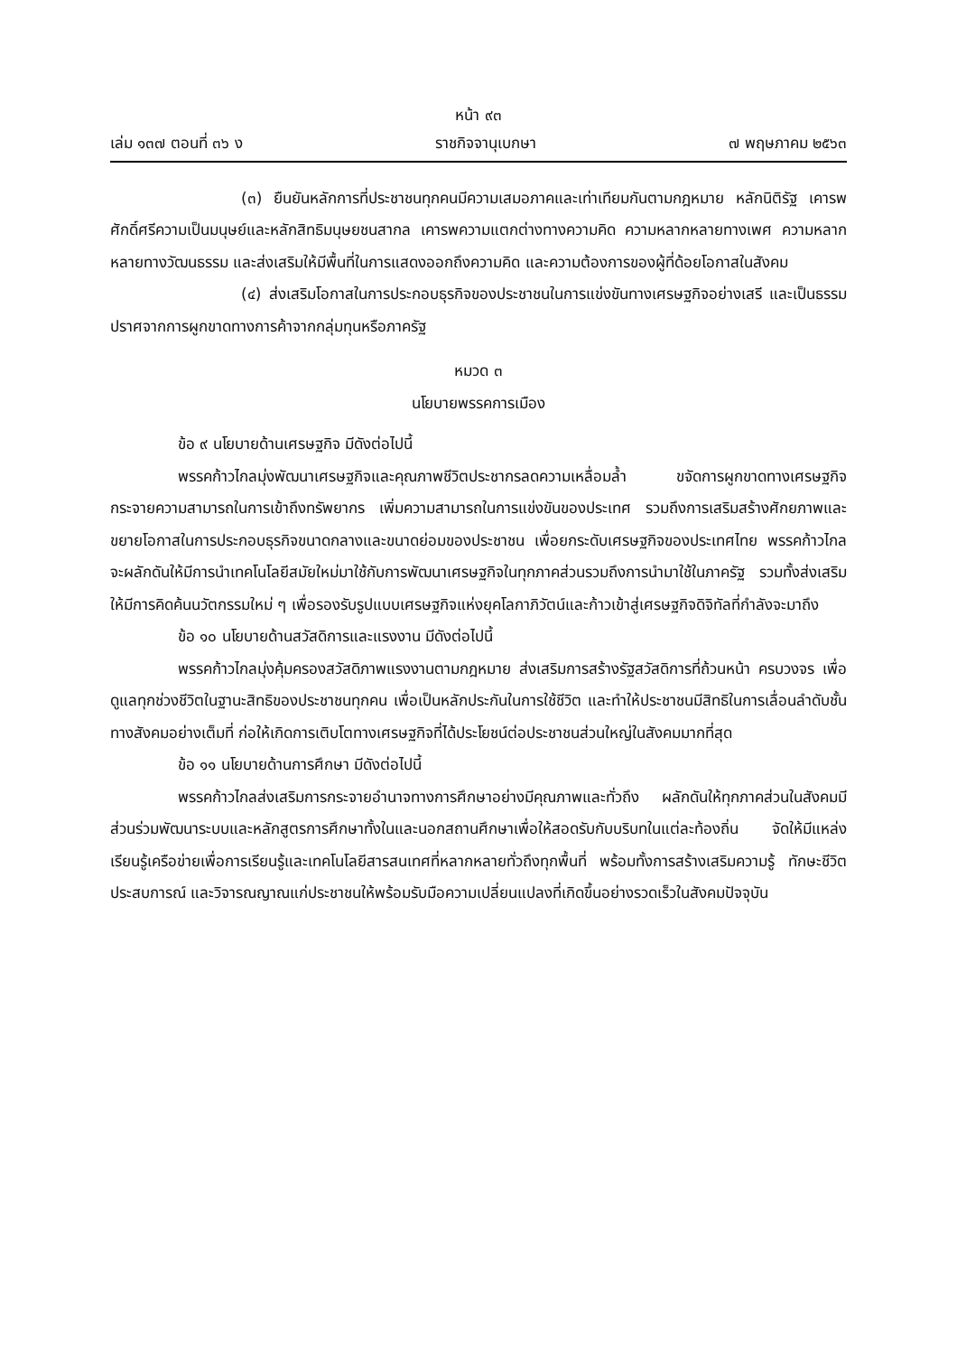หน้า ๙๓
เล่ม ๑๓๗ ตอนที่ ๓๖ ง ราชกิจจานุเบกษา ๗ พฤษภาคม ๒๕๖๓
(๓) ยืนยันหลักการที่ประชาชนทุกคนมีความเสมอภาคและเท่าเทียมกันตามกฎหมาย หลักนิติรัฐ เคารพศักดิ์ศรีความเป็นมนุษย์และหลักสิทธิมนุษยชนสากล เคารพความแตกต่างทางความคิด ความหลากหลายทางเพศ ความหลากหลายทางวัฒนธรรม และส่งเสริมให้มีพื้นที่ในการแสดงออกถึงความคิด และความต้องการของผู้ที่ด้อยโอกาสในสังคม
(๔) ส่งเสริมโอกาสในการประกอบธุรกิจของประชาชนในการแข่งขันทางเศรษฐกิจอย่างเสรี และเป็นธรรม ปราศจากการผูกขาดทางการค้าจากกลุ่มทุนหรือภาครัฐ
หมวด ๓
นโยบายพรรคการเมือง
ข้อ ๙ นโยบายด้านเศรษฐกิจ มีดังต่อไปนี้
พรรคก้าวไกลมุ่งพัฒนาเศรษฐกิจและคุณภาพชีวิตประชากรลดความเหลื่อมล้ำ ขจัดการผูกขาดทางเศรษฐกิจ กระจายความสามารถในการเข้าถึงทรัพยากร เพิ่มความสามารถในการแข่งขันของประเทศ รวมถึงการเสริมสร้างศักยภาพและขยายโอกาสในการประกอบธุรกิจขนาดกลางและขนาดย่อมของประชาชน เพื่อยกระดับเศรษฐกิจของประเทศไทย พรรคก้าวไกลจะผลักดันให้มีการนำเทคโนโลยีสมัยใหม่มาใช้กับการพัฒนาเศรษฐกิจในทุกภาคส่วนรวมถึงการนำมาใช้ในภาครัฐ รวมทั้งส่งเสริมให้มีการคิดค้นนวัตกรรมใหม่ ๆ เพื่อรองรับรูปแบบเศรษฐกิจแห่งยุคโลกาภิวัตน์และก้าวเข้าสู่เศรษฐกิจดิจิทัลที่กำลังจะมาถึง
ข้อ ๑๐ นโยบายด้านสวัสดิการและแรงงาน มีดังต่อไปนี้
พรรคก้าวไกลมุ่งคุ้มครองสวัสดิภาพแรงงานตามกฎหมาย ส่งเสริมการสร้างรัฐสวัสดิการที่ถ้วนหน้า ครบวงจร เพื่อดูแลทุกช่วงชีวิตในฐานะสิทธิของประชาชนทุกคน เพื่อเป็นหลักประกันในการใช้ชีวิต และทำให้ประชาชนมีสิทธิในการเลื่อนลำดับชั้นทางสังคมอย่างเต็มที่ ก่อให้เกิดการเติบโตทางเศรษฐกิจที่ได้ประโยชน์ต่อประชาชนส่วนใหญ่ในสังคมมากที่สุด
ข้อ ๑๑ นโยบายด้านการศึกษา มีดังต่อไปนี้
พรรคก้าวไกลส่งเสริมการกระจายอำนาจทางการศึกษาอย่างมีคุณภาพและทั่วถึง ผลักดันให้ทุกภาคส่วนในสังคมมีส่วนร่วมพัฒนาระบบและหลักสูตรการศึกษาทั้งในและนอกสถานศึกษาเพื่อให้สอดรับกับบริบทในแต่ละท้องถิ่น จัดให้มีแหล่งเรียนรู้เครือข่ายเพื่อการเรียนรู้และเทคโนโลยีสารสนเทศที่หลากหลายทั่วถึงทุกพื้นที่ พร้อมทั้งการสร้างเสริมความรู้ ทักษะชีวิต ประสบการณ์ และวิจารณญาณแก่ประชาชนให้พร้อมรับมือความเปลี่ยนแปลงที่เกิดขึ้นอย่างรวดเร็วในสังคมปัจจุบัน